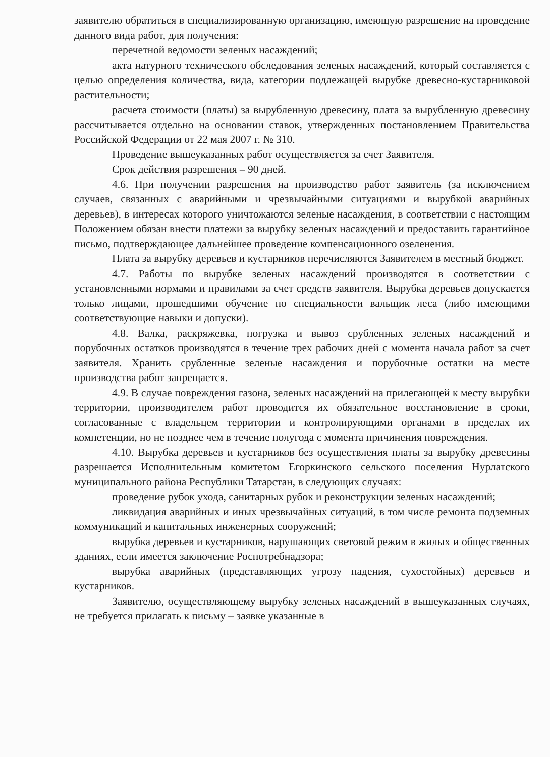заявителю обратиться в специализированную организацию, имеющую разрешение на проведение данного вида работ, для получения:
перечетной ведомости зеленых насаждений;
акта натурного технического обследования зеленых насаждений, который составляется с целью определения количества, вида, категории подлежащей вырубке древесно-кустарниковой растительности;
расчета стоимости (платы) за вырубленную древесину, плата за вырубленную древесину рассчитывается отдельно на основании ставок, утвержденных постановлением Правительства Российской Федерации от 22 мая 2007 г. № 310.
Проведение вышеуказанных работ осуществляется за счет Заявителя.
Срок действия разрешения – 90 дней.
4.6. При получении разрешения на производство работ заявитель (за исключением случаев, связанных с аварийными и чрезвычайными ситуациями и вырубкой аварийных деревьев), в интересах которого уничтожаются зеленые насаждения, в соответствии с настоящим Положением обязан внести платежи за вырубку зеленых насаждений и предоставить гарантийное письмо, подтверждающее дальнейшее проведение компенсационного озеленения.
Плата за вырубку деревьев и кустарников перечисляются Заявителем в местный бюджет.
4.7. Работы по вырубке зеленых насаждений производятся в соответствии с установленными нормами и правилами за счет средств заявителя. Вырубка деревьев допускается только лицами, прошедшими обучение по специальности вальщик леса (либо имеющими соответствующие навыки и допуски).
4.8. Валка, раскряжевка, погрузка и вывоз срубленных зеленых насаждений и порубочных остатков производятся в течение трех рабочих дней с момента начала работ за счет заявителя. Хранить срубленные зеленые насаждения и порубочные остатки на месте производства работ запрещается.
4.9. В случае повреждения газона, зеленых насаждений на прилегающей к месту вырубки территории, производителем работ проводится их обязательное восстановление в сроки, согласованные с владельцем территории и контролирующими органами в пределах их компетенции, но не позднее чем в течение полугода с момента причинения повреждения.
4.10. Вырубка деревьев и кустарников без осуществления платы за вырубку древесины разрешается Исполнительным комитетом Егоркинского сельского поселения Нурлатского муниципального района Республики Татарстан, в следующих случаях:
проведение рубок ухода, санитарных рубок и реконструкции зеленых насаждений;
ликвидация аварийных и иных чрезвычайных ситуаций, в том числе ремонта подземных коммуникаций и капитальных инженерных сооружений;
вырубка деревьев и кустарников, нарушающих световой режим в жилых и общественных зданиях, если имеется заключение Роспотребнадзора;
вырубка аварийных (представляющих угрозу падения, сухостойных) деревьев и кустарников.
Заявителю, осуществляющему вырубку зеленых насаждений в вышеуказанных случаях, не требуется прилагать к письму – заявке указанные в